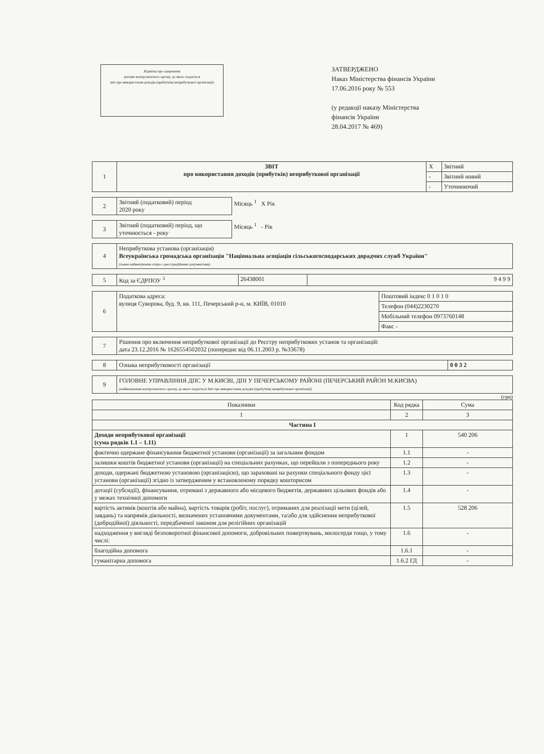Відмітка про одержання
(штамп контролюючого органу, до якого подається
звіт про використання доходів (прибутків) неприбуткової організації)
ЗАТВЕРДЖЕНО
Наказ Міністерства фінансів України
17.06.2016 року № 553
(у редакції наказу Міністерства
фінансів України
28.04.2017 № 469)
| 1 | ЗВІТ про використання доходів (прибутків) неприбуткової організації | X | Звітний |
| | | - | Звітний новий |
| | | - | Уточнюючий |
| 2 | Звітний (податковий) період 2020 року | Місяць <sup>1</sup> X Рік |
| 3 | Звітний (податковий) період, що уточнюється - року | Місяць <sup>1</sup> - Рік |
| 4 | Неприбуткова установа (організація) Всеукраїнська громадська організація "Національна асоціація сільськогосподарських дорадчих служб України" (повне найменування згідно з реєстраційними документами) |
| 5 | Код за ЄДРПОУ <sup>3</sup> | 26438001 | 9 4 9 9 |
| 6 | Податкова адреса: вулиця Суворова, буд. 9, кв. 111, Печерський р-н, м. КИЇВ, 01010 | Поштовий індекс 0 1 0 1 0 |
| | | Телефон (044)2230270 |
| | | Мобільний телефон 0973760148 |
| | | Факс - |
| 7 | Рішення про включення неприбуткової організації до Реєстру неприбуткових установ та організацій: дата 23.12.2016 № 1626554502032 (попереднє від 06.11.2003 р. №33678) |
| 8 | Ознака неприбутковості організації | 0 0 3 2 |
| 9 | ГОЛОВНЕ УПРАВЛІННЯ ДПС У М.КИЄВІ, ДПІ У ПЕЧЕРСЬКОМУ РАЙОНІ (ПЕЧЕРСЬКИЙ РАЙОН М.КИЄВА) (найменування контролюючого органу, до якого подається Звіт про використання доходів (прибутків) неприбуткової організації) |
(грн)
| Показники | Код рядка | Сума |
| --- | --- | --- |
| 1 | 2 | 3 |
| Частина I | | |
| Доходи неприбуткової організації (сума рядків 1.1 – 1.11) | 1 | 540 206 |
| фактично одержане фінансування бюджетної установи (організації) за загальним фондом | 1.1 | - |
| залишки коштів бюджетної установи (організації) на спеціальних рахунках, що перейшли з попереднього року | 1.2 | - |
| доходи, одержані бюджетною установою (організацією), що зараховані на рахунки спеціального фонду цієї установи (організації) згідно із затвердженим у встановленому порядку кошторисом | 1.3 | - |
| дотації (субсидії), фінансування, отримані з державного або місцевого бюджетів, державних цільових фондів або у межах технічної допомоги | 1.4 | - |
| вартість активів (коштів або майна), вартість товарів (робіт, послуг), отриманих для реалізації мети (цілей, завдань) та напрямів діяльності, визначених установчими документами, та/або для здійснення неприбуткової (добродійної) діяльності, передбаченої законом для релігійних організацій | 1.5 | 528 206 |
| надходження у вигляді безповоротної фінансової допомоги, добровільних пожертвувань, милосердя тощо, у тому числі: | 1.6 | - |
| благодійна допомога | 1.6.1 | - |
| гуманітарна допомога | 1.6.2 ГД | - |